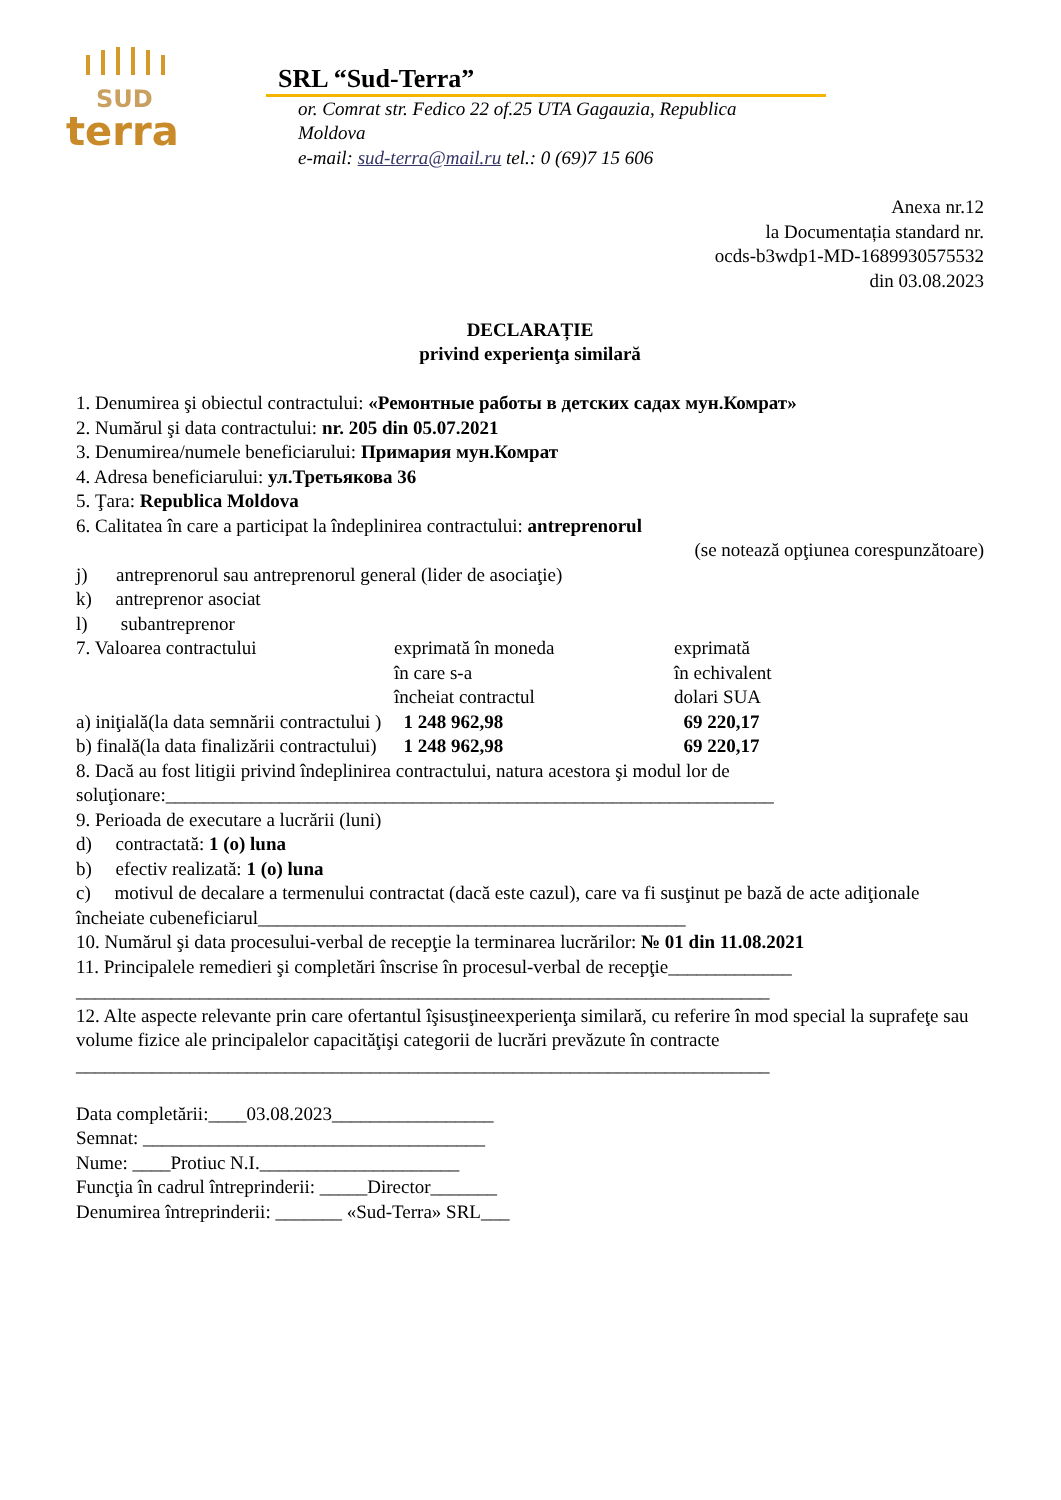SUD
terra
SRL “Sud-Terra”
or. Comrat str. Fedico 22 of.25 UTA Gagauzia, Republica Moldova
e-mail: sud-terra@mail.ru tel.: 0 (69)7 15 606
Anexa nr.12
la Documentația standard nr.
ocds-b3wdp1-MD-1689930575532
din 03.08.2023
DECLARAȚIE
privind experienţa similară
1. Denumirea şi obiectul contractului: «Ремонтные работы в детских садах мун.Комрат»
2. Numărul şi data contractului: nr. 205 din 05.07.2021
3. Denumirea/numele beneficiarului: Примария мун.Комрат
4. Adresa beneficiarului: ул.Третьякова 36
5. Ţara: Republica Moldova
6. Calitatea în care a participat la îndeplinirea contractului: antreprenorul
(se notează opţiunea corespunzătoare)
j) antreprenorul sau antreprenorul general (lider de asociaţie)
k) antreprenor asociat
l) subantreprenor
| 7. Valoarea contractului | exprimată în moneda în care s-a încheiat contractul | exprimată în echivalent dolari SUA |
| a) iniţială(la data semnării contractului ) | 1 248 962,98 | 69 220,17 |
| b) finală(la data finalizării contractului) | 1 248 962,98 | 69 220,17 |
8. Dacă au fost litigii privind îndeplinirea contractului, natura acestora şi modul lor de soluţionare:________________________________________________________________
9. Perioada de executare a lucrării (luni)
d) contractată: 1 (o) luna
b) efectiv realizată: 1 (o) luna
c) motivul de decalare a termenului contractat (dacă este cazul), care va fi susţinut pe bază de acte adiţionale încheiate cubeneficiarul_____________________________________________
10. Numărul şi data procesului-verbal de recepţie la terminarea lucrărilor: № 01 din 11.08.2021
11. Principalele remedieri şi completări înscrise în procesul-verbal de recepţie_____________
_________________________________________________________________________
12. Alte aspecte relevante prin care ofertantul îşisusţineexperienţa similară, cu referire în mod special la suprafeţe sau volume fizice ale principalelor capacităţişi categorii de lucrări prevăzute în contracte
_________________________________________________________________________
Data completării:____03.08.2023_________________
Semnat: ____________________________________
Nume: ____Protiuc N.I._____________________
Funcţia în cadrul întreprinderii: _____Director_______
Denumirea întreprinderii: _______ «Sud-Terra» SRL___